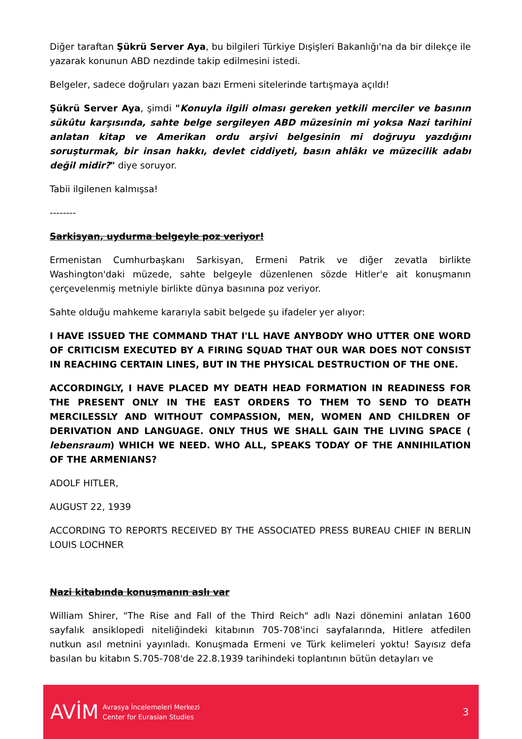Diğer taraftan Şükrü Server Aya, bu bilgileri Türkiye Dışişleri Bakanlığı'na da bir dilekçe ile yazarak konunun ABD nezdinde takip edilmesini istedi.
Belgeler, sadece doğruları yazan bazı Ermeni sitelerinde tartışmaya açıldı!
Şükrü Server Aya, şimdi "Konuyla ilgili olması gereken yetkili merciler ve basının sükûtu karşısında, sahte belge sergileyen ABD müzesinin mi yoksa Nazi tarihini anlatan kitap ve Amerikan ordu arşivi belgesinin mi doğruyu yazdığını soruşturmak, bir insan hakkı, devlet ciddiyeti, basın ahlâkı ve müzecilik adabı değil midir?" diye soruyor.
Tabii ilgilenen kalmışsa!
--------
Sarkisyan, uydurma belgeyle poz veriyor!
Ermenistan Cumhurbaşkanı Sarkisyan, Ermeni Patrik ve diğer zevatla birlikte Washington'daki müzede, sahte belgeyle düzenlenen sözde Hitler'e ait konuşmanın çerçevelenmiş metniyle birlikte dünya basınına poz veriyor.
Sahte olduğu mahkeme kararıyla sabit belgede şu ifadeler yer alıyor:
I HAVE ISSUED THE COMMAND THAT I'LL HAVE ANYBODY WHO UTTER ONE WORD OF CRITICISM EXECUTED BY A FIRING SQUAD THAT OUR WAR DOES NOT CONSIST IN REACHING CERTAIN LINES, BUT IN THE PHYSICAL DESTRUCTION OF THE ONE.
ACCORDINGLY, I HAVE PLACED MY DEATH HEAD FORMATION IN READINESS FOR THE PRESENT ONLY IN THE EAST ORDERS TO THEM TO SEND TO DEATH MERCILESSLY AND WITHOUT COMPASSION, MEN, WOMEN AND CHILDREN OF DERIVATION AND LANGUAGE. ONLY THUS WE SHALL GAIN THE LIVING SPACE ( lebensraum) WHICH WE NEED. WHO ALL, SPEAKS TODAY OF THE ANNIHILATION OF THE ARMENIANS?
ADOLF HITLER,
AUGUST 22, 1939
ACCORDING TO REPORTS RECEIVED BY THE ASSOCIATED PRESS BUREAU CHIEF IN BERLIN LOUIS LOCHNER
Nazi kitabında konuşmanın aslı var
William Shirer, "The Rise and Fall of the Third Reich" adlı Nazi dönemini anlatan 1600 sayfalık ansiklopedi niteliğindeki kitabının 705-708'inci sayfalarında, Hitlere atfedilen nutkun asıl metnini yayınladı. Konuşmada Ermeni ve Türk kelimeleri yoktu! Sayısız defa basılan bu kitabın S.705-708'de 22.8.1939 tarihindeki toplantının bütün detayları ve
AVİM Avrasya İncelemeleri Merkezi
Center for Eurasian Studies 3